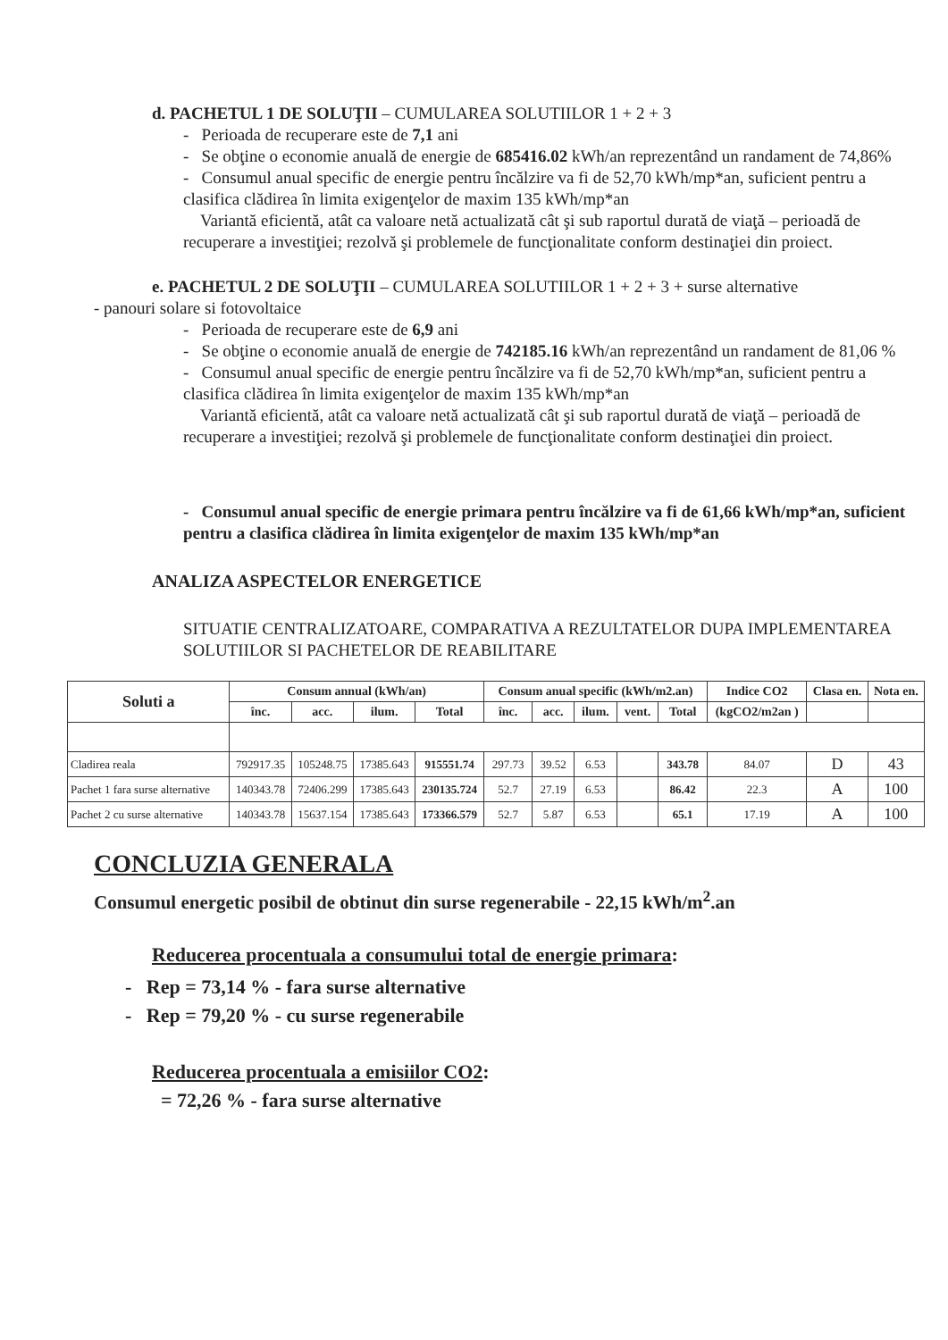d. PACHETUL 1 DE SOLUŢII – CUMULAREA SOLUTIILOR 1 + 2 + 3
- Perioada de recuperare este de 7,1 ani
- Se obţine o economie anuală de energie de 685416.02 kWh/an reprezentând un randament de 74,86%
- Consumul anual specific de energie pentru încălzire va fi de 52,70 kWh/mp*an, suficient pentru a clasifica clădirea în limita exigenţelor de maxim 135 kWh/mp*an
Variantă eficientă, atât ca valoare netă actualizată cât şi sub raportul durată de viaţă – perioadă de recuperare a investiţiei; rezolvă şi problemele de funcţionalitate conform destinaţiei din proiect.
e. PACHETUL 2 DE SOLUŢII – CUMULAREA SOLUTIILOR 1 + 2 + 3 + surse alternative
- panouri solare si fotovoltaice
- Perioada de recuperare este de 6,9 ani
- Se obţine o economie anuală de energie de 742185.16 kWh/an reprezentând un randament de 81,06 %
- Consumul anual specific de energie pentru încălzire va fi de 52,70 kWh/mp*an, suficient pentru a clasifica clădirea în limita exigenţelor de maxim 135 kWh/mp*an
Variantă eficientă, atât ca valoare netă actualizată cât şi sub raportul durată de viaţă – perioadă de recuperare a investiţiei; rezolvă şi problemele de funcţionalitate conform destinaţiei din proiect.
- Consumul anual specific de energie primara pentru încălzire va fi de 61,66 kWh/mp*an, suficient pentru a clasifica clădirea în limita exigenţelor de maxim 135 kWh/mp*an
ANALIZA ASPECTELOR ENERGETICE
SITUATIE CENTRALIZATOARE, COMPARATIVA A REZULTATELOR DUPA IMPLEMENTAREA SOLUTIILOR SI PACHETELOR DE REABILITARE
| Soluti a | Consum annual (kWh/an) | | | | Consum anual specific (kWh/m2.an) | | | | | Indice CO2 | Clasa en. | Nota en. |
| --- | --- | --- | --- | --- | --- | --- | --- | --- | --- | --- | --- | --- |
| | înc. | acc. | ilum. | Total | înc. | acc. | ilum. | vent. | Total | (kgCO2/m2an ) | | |
| Cladirea reala | 792917.35 | 105248.75 | 17385.643 | 915551.74 | 297.73 | 39.52 | 6.53 | | 343.78 | 84.07 | D | 43 |
| Pachet 1 fara surse alternative | 140343.78 | 72406.299 | 17385.643 | 230135.724 | 52.7 | 27.19 | 6.53 | | 86.42 | 22.3 | A | 100 |
| Pachet 2 cu surse alternative | 140343.78 | 15637.154 | 17385.643 | 173366.579 | 52.7 | 5.87 | 6.53 | | 65.1 | 17.19 | A | 100 |
CONCLUZIA GENERALA
Consumul energetic posibil de obtinut din surse regenerabile - 22,15 kWh/m<sup>2</sup>.an
Reducerea procentuala a consumului total de energie primara:
- Rep = 73,14 % - fara surse alternative
- Rep = 79,20 % - cu surse regenerabile
Reducerea procentuala a emisiilor CO2:
= 72,26 % - fara surse alternative